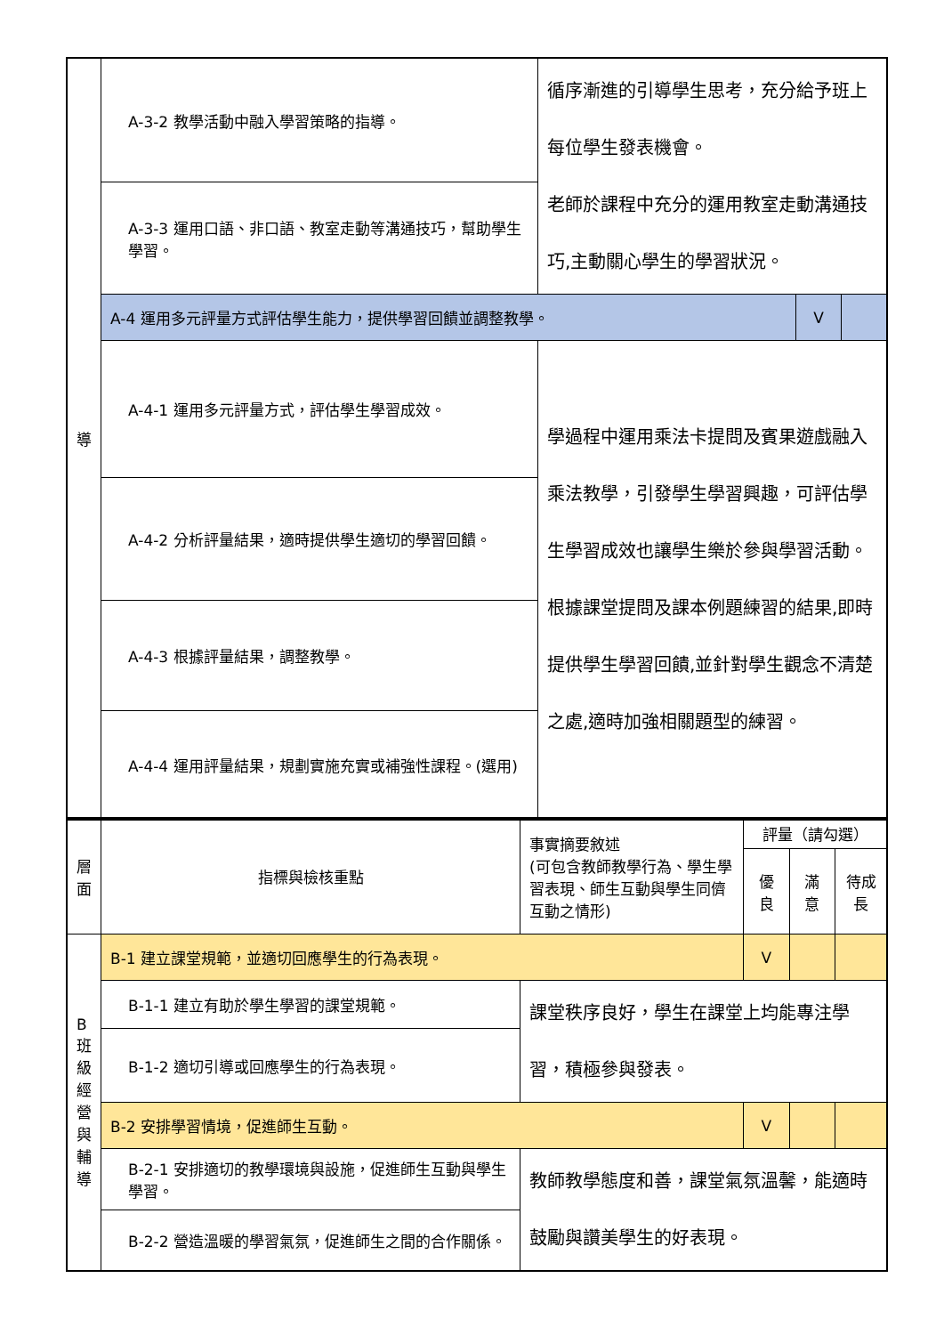| 導 | A-3-2 教學活動中融入學習策略的指導。 | 循序漸進的引導學生思考，充分給予班上每位學生發表機會。 老師於課程中充分的運用教室走動溝通技巧,主動關心學生的學習狀況。 | | |
| | A-3-3 運用口語、非口語、教室走動等溝通技巧，幫助學生學習。 | | | |
| | A-4 運用多元評量方式評估學生能力，提供學習回饋並調整教學。 | | V | |
| | A-4-1 運用多元評量方式，評估學生學習成效。 | 學過程中運用乘法卡提問及賓果遊戲融入乘法教學，引發學生學習興趣，可評估學生學習成效也讓學生樂於參與學習活動。 根據課堂提問及課本例題練習的結果,即時提供學生學習回饋,並針對學生觀念不清楚之處,適時加強相關題型的練習。 | | |
| | A-4-2 分析評量結果，適時提供學生適切的學習回饋。 | | | |
| | A-4-3 根據評量結果，調整教學。 | | | |
| | A-4-4 運用評量結果，規劃實施充實或補強性課程。(選用) | | | |
| 層面 | 指標與檢核重點 | 事實摘要敘述 (可包含教師教學行為、學生學習表現、師生互動與學生同儕互動之情形) | 評量（請勾選） | | |
| | | | 優良 | 滿意 | 待成長 |
| B 班級經營與輔導 | B-1 建立課堂規範，並適切回應學生的行為表現。 | | V | | |
| | B-1-1 建立有助於學生學習的課堂規範。 | 課堂秩序良好，學生在課堂上均能專注學習，積極參與發表。 | | | |
| | B-1-2 適切引導或回應學生的行為表現。 | | | | |
| | B-2 安排學習情境，促進師生互動。 | | V | | |
| | B-2-1 安排適切的教學環境與設施，促進師生互動與學生學習。 | 教師教學態度和善，課堂氣氛溫馨，能適時鼓勵與讚美學生的好表現。 | | | |
| | B-2-2 營造溫暖的學習氣氛，促進師生之間的合作關係。 | | | | |